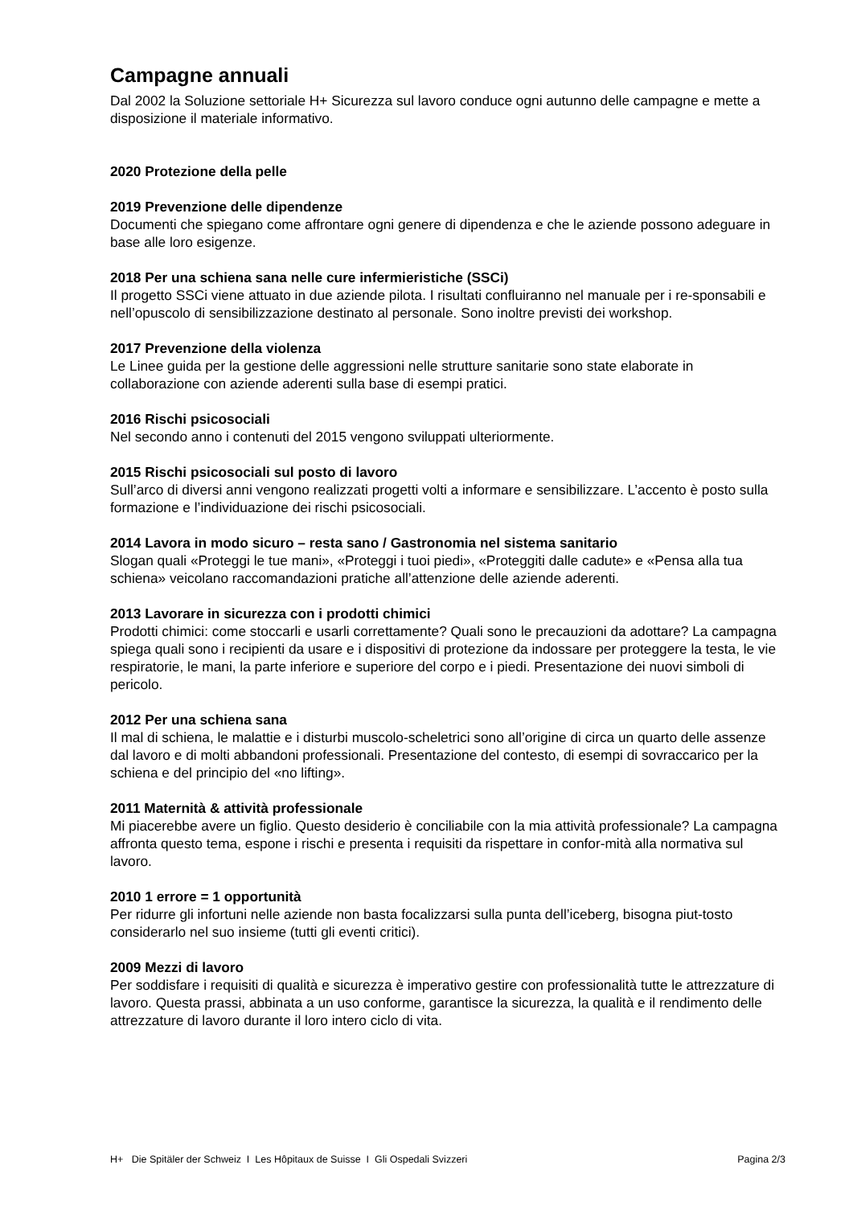Campagne annuali
Dal 2002 la Soluzione settoriale H+ Sicurezza sul lavoro conduce ogni autunno delle campagne e mette a disposizione il materiale informativo.
2020 Protezione della pelle
2019 Prevenzione delle dipendenze
Documenti che spiegano come affrontare ogni genere di dipendenza e che le aziende possono adeguare in base alle loro esigenze.
2018 Per una schiena sana nelle cure infermieristiche (SSCi)
Il progetto SSCi viene attuato in due aziende pilota. I risultati confluiranno nel manuale per i re-sponsabili e nell’opuscolo di sensibilizzazione destinato al personale. Sono inoltre previsti dei workshop.
2017 Prevenzione della violenza
Le Linee guida per la gestione delle aggressioni nelle strutture sanitarie sono state elaborate in collaborazione con aziende aderenti sulla base di esempi pratici.
2016 Rischi psicosociali
Nel secondo anno i contenuti del 2015 vengono sviluppati ulteriormente.
2015 Rischi psicosociali sul posto di lavoro
Sull’arco di diversi anni vengono realizzati progetti volti a informare e sensibilizzare. L’accento è posto sulla formazione e l’individuazione dei rischi psicosociali.
2014 Lavora in modo sicuro – resta sano / Gastronomia nel sistema sanitario
Slogan quali «Proteggi le tue mani», «Proteggi i tuoi piedi», «Proteggiti dalle cadute» e «Pensa alla tua schiena» veicolano raccomandazioni pratiche all’attenzione delle aziende aderenti.
2013 Lavorare in sicurezza con i prodotti chimici
Prodotti chimici: come stoccarli e usarli correttamente? Quali sono le precauzioni da adottare? La campagna spiega quali sono i recipienti da usare e i dispositivi di protezione da indossare per proteggere la testa, le vie respiratorie, le mani, la parte inferiore e superiore del corpo e i piedi. Presentazione dei nuovi simboli di pericolo.
2012 Per una schiena sana
Il mal di schiena, le malattie e i disturbi muscolo-scheletrici sono all’origine di circa un quarto delle assenze dal lavoro e di molti abbandoni professionali. Presentazione del contesto, di esempi di sovraccarico per la schiena e del principio del «no lifting».
2011 Maternità & attività professionale
Mi piacerebbe avere un figlio. Questo desiderio è conciliabile con la mia attività professionale? La campagna affronta questo tema, espone i rischi e presenta i requisiti da rispettare in confor-mità alla normativa sul lavoro.
2010 1 errore = 1 opportunità
Per ridurre gli infortuni nelle aziende non basta focalizzarsi sulla punta dell’iceberg, bisogna piut-tosto considerarlo nel suo insieme (tutti gli eventi critici).
2009 Mezzi di lavoro
Per soddisfare i requisiti di qualità e sicurezza è imperativo gestire con professionalità tutte le attrezzature di lavoro. Questa prassi, abbinata a un uso conforme, garantisce la sicurezza, la qualità e il rendimento delle attrezzature di lavoro durante il loro intero ciclo di vita.
H+ Die Spitäler der Schweiz I Les Hôpitaux de Suisse I Gli Ospedali Svizzeri Pagina 2/3